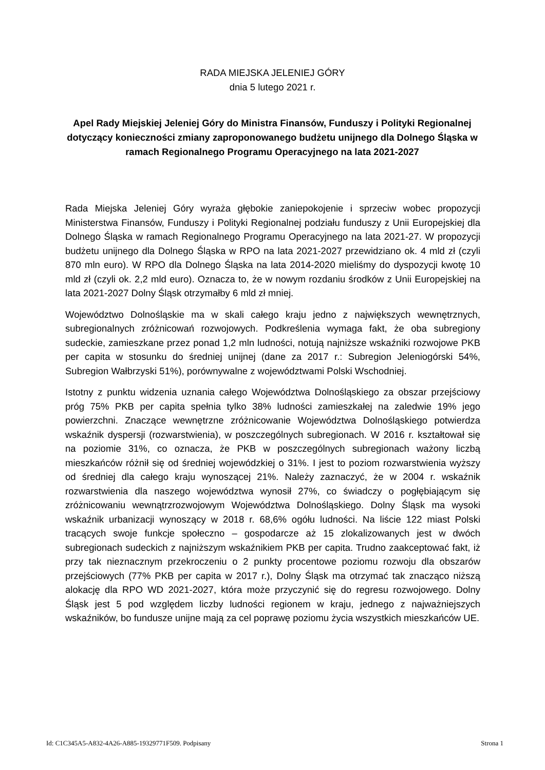RADA MIEJSKA JELENIEJ GÓRY
dnia 5 lutego 2021 r.
Apel Rady Miejskiej Jeleniej Góry do Ministra Finansów, Funduszy i Polityki Regionalnej dotyczący konieczności zmiany zaproponowanego budżetu unijnego dla Dolnego Śląska w ramach Regionalnego Programu Operacyjnego na lata 2021-2027
Rada Miejska Jeleniej Góry wyraża głębokie zaniepokojenie i sprzeciw wobec propozycji Ministerstwa Finansów, Funduszy i Polityki Regionalnej podziału funduszy z Unii Europejskiej dla Dolnego Śląska w ramach Regionalnego Programu Operacyjnego na lata 2021-27. W propozycji budżetu unijnego dla Dolnego Śląska w RPO na lata 2021-2027 przewidziano ok. 4 mld zł (czyli 870 mln euro). W RPO dla Dolnego Śląska na lata 2014-2020 mieliśmy do dyspozycji kwotę 10 mld zł (czyli ok. 2,2 mld euro). Oznacza to, że w nowym rozdaniu środków z Unii Europejskiej na lata 2021-2027 Dolny Śląsk otrzymałby 6 mld zł mniej.
Województwo Dolnośląskie ma w skali całego kraju jedno z największych wewnętrznych, subregionalnych zróżnicowań rozwojowych. Podkreślenia wymaga fakt, że oba subregiony sudeckie, zamieszkane przez ponad 1,2 mln ludności, notują najniższe wskaźniki rozwojowe PKB per capita w stosunku do średniej unijnej (dane za 2017 r.: Subregion Jeleniogórski 54%, Subregion Wałbrzyski 51%), porównywalne z województwami Polski Wschodniej.
Istotny z punktu widzenia uznania całego Województwa Dolnośląskiego za obszar przejściowy próg 75% PKB per capita spełnia tylko 38% ludności zamieszkałej na zaledwie 19% jego powierzchni. Znaczące wewnętrzne zróżnicowanie Województwa Dolnośląskiego potwierdza wskaźnik dyspersji (rozwarstwienia), w poszczególnych subregionach. W 2016 r. kształtował się na poziomie 31%, co oznacza, że PKB w poszczególnych subregionach ważony liczbą mieszkańców różnił się od średniej wojewódzkiej o 31%. I jest to poziom rozwarstwienia wyższy od średniej dla całego kraju wynoszącej 21%. Należy zaznaczyć, że w 2004 r. wskaźnik rozwarstwienia dla naszego województwa wynosił 27%, co świadczy o pogłębiającym się zróżnicowaniu wewnątrzrozwojowym Województwa Dolnośląskiego. Dolny Śląsk ma wysoki wskaźnik urbanizacji wynoszący w 2018 r. 68,6% ogółu ludności. Na liście 122 miast Polski tracących swoje funkcje społeczno – gospodarcze aż 15 zlokalizowanych jest w dwóch subregionach sudeckich z najniższym wskaźnikiem PKB per capita. Trudno zaakceptować fakt, iż przy tak nieznacznym przekroczeniu o 2 punkty procentowe poziomu rozwoju dla obszarów przejściowych (77% PKB per capita w 2017 r.), Dolny Śląsk ma otrzymać tak znacząco niższą alokację dla RPO WD 2021-2027, która może przyczynić się do regresu rozwojowego. Dolny Śląsk jest 5 pod względem liczby ludności regionem w kraju, jednego z najważniejszych wskaźników, bo fundusze unijne mają za cel poprawę poziomu życia wszystkich mieszkańców UE.
Id: C1C345A5-A832-4A26-A885-19329771F509. Podpisany Strona 1